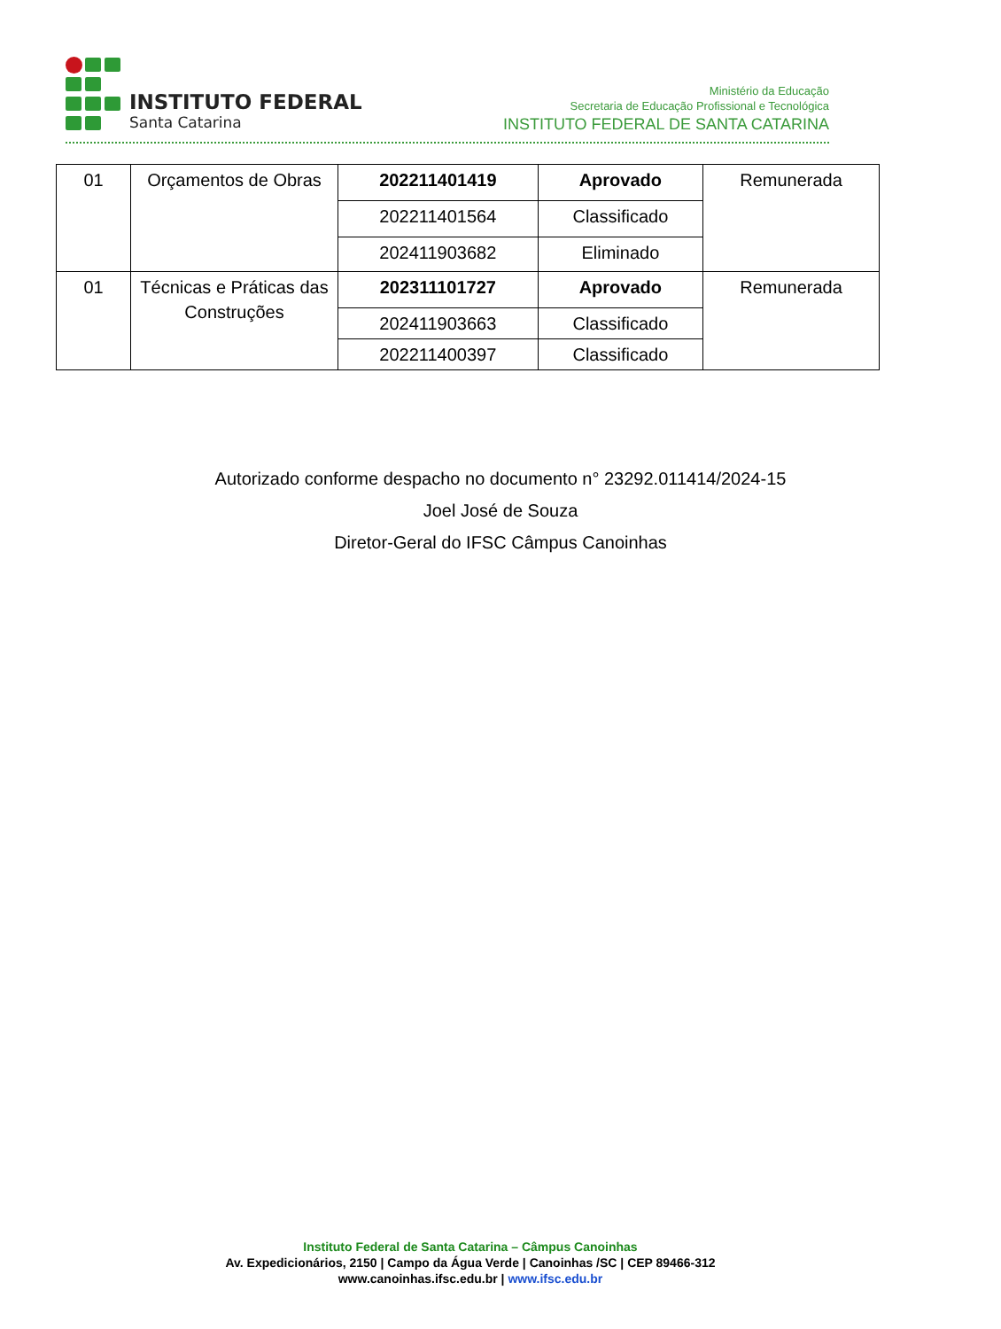INSTITUTO FEDERAL
Santa Catarina
Ministério da Educação
Secretaria de Educação Profissional e Tecnológica
INSTITUTO FEDERAL DE SANTA CATARINA
| 01 | Orçamentos de Obras | 202211401419 | Aprovado | Remunerada |
| | | 202211401564 | Classificado | |
| | | 202411903682 | Eliminado | |
| 01 | Técnicas e Práticas das Construções | 202311101727 | Aprovado | Remunerada |
| | | 202411903663 | Classificado | |
| | | 202211400397 | Classificado | |
Autorizado conforme despacho no documento n° 23292.011414/2024-15
Joel José de Souza
Diretor-Geral do IFSC Câmpus Canoinhas
Instituto Federal de Santa Catarina – Câmpus Canoinhas
Av. Expedicionários, 2150 | Campo da Água Verde | Canoinhas /SC | CEP 89466-312
www.canoinhas.ifsc.edu.br | www.ifsc.edu.br